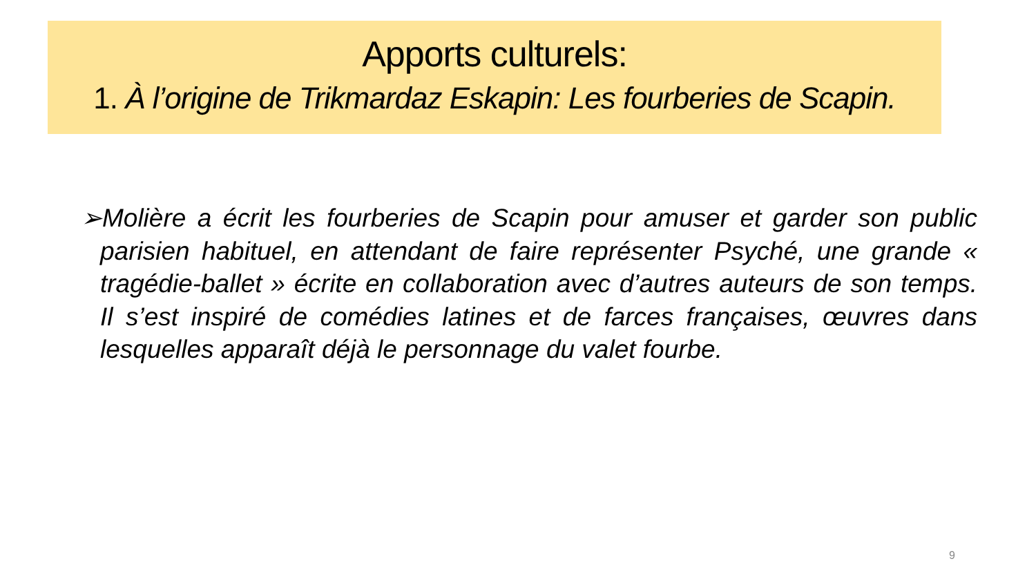Apports culturels:
1. À l’origine de Trikmardaz Eskapin: Les fourberies de Scapin.
➢Molière a écrit les fourberies de Scapin pour amuser et garder son public parisien habituel, en attendant de faire représenter Psyché, une grande « tragédie-ballet » écrite en collaboration avec d’autres auteurs de son temps. Il s’est inspiré de comédies latines et de farces françaises, œuvres dans lesquelles apparaît déjà le personnage du valet fourbe.
9